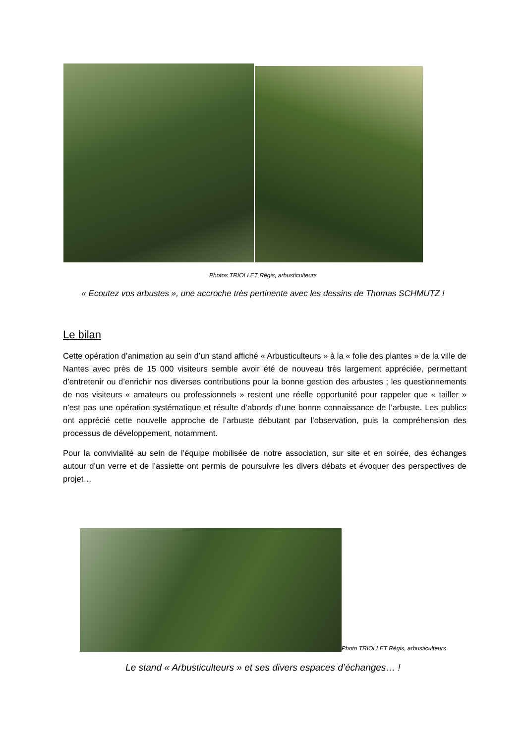Photos TRIOLLET Régis, arbusticulteurs
« Ecoutez vos arbustes », une accroche très pertinente avec les dessins de Thomas SCHMUTZ !
Le bilan
Cette opération d’animation au sein d’un stand affiché « Arbusticulteurs » à la « folie des plantes » de la ville de Nantes avec près de 15 000 visiteurs semble avoir été de nouveau très largement appréciée, permettant d’entretenir ou d’enrichir nos diverses contributions pour la bonne gestion des arbustes ; les questionnements de nos visiteurs « amateurs ou professionnels » restent une réelle opportunité pour rappeler que « tailler » n’est pas une opération systématique et résulte d’abords d’une bonne connaissance de l’arbuste. Les publics ont apprécié cette nouvelle approche de l’arbuste débutant par l’observation, puis la compréhension des processus de développement, notamment.
Pour la convivialité au sein de l’équipe mobilisée de notre association, sur site et en soirée, des échanges autour d’un verre et de l’assiette ont permis de poursuivre les divers débats et évoquer des perspectives de projet…
Photo TRIOLLET Régis, arbusticulteurs
Le stand « Arbusticulteurs » et ses divers espaces d’échanges… !